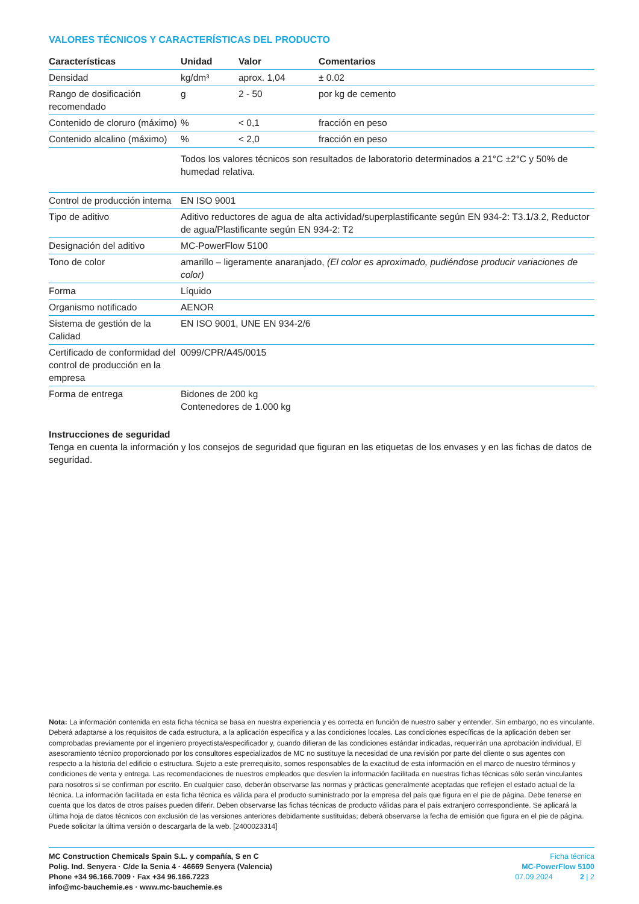VALORES TÉCNICOS Y CARACTERÍSTICAS DEL PRODUCTO
| Características | Unidad | Valor | Comentarios |
| --- | --- | --- | --- |
| Densidad | kg/dm³ | aprox. 1,04 | ± 0.02 |
| Rango de dosificación recomendado | g | 2 - 50 | por kg de cemento |
| Contenido de cloruro (máximo) | % | < 0,1 | fracción en peso |
| Contenido alcalino (máximo) | % | < 2,0 | fracción en peso |
| | Todos los valores técnicos son resultados de laboratorio determinados a 21°C ±2°C y 50% de humedad relativa. | | |
| Control de producción interna | EN ISO 9001 |
| Tipo de aditivo | Aditivo reductores de agua de alta actividad/superplastificante según EN 934-2: T3.1/3.2, Reductor de agua/Plastificante según EN 934-2: T2 |
| Designación del aditivo | MC-PowerFlow 5100 |
| Tono de color | amarillo – ligeramente anaranjado, (El color es aproximado, pudiéndose producir variaciones de color) |
| Forma | Líquido |
| Organismo notificado | AENOR |
| Sistema de gestión de la Calidad | EN ISO 9001, UNE EN 934-2/6 |
| Certificado de conformidad del control de producción en la empresa | 0099/CPR/A45/0015 |
| Forma de entrega | Bidones de 200 kg Contenedores de 1.000 kg |
Instrucciones de seguridad
Tenga en cuenta la información y los consejos de seguridad que figuran en las etiquetas de los envases y en las fichas de datos de seguridad.
Nota: La información contenida en esta ficha técnica se basa en nuestra experiencia y es correcta en función de nuestro saber y entender. Sin embargo, no es vinculante. Deberá adaptarse a los requisitos de cada estructura, a la aplicación específica y a las condiciones locales. Las condiciones específicas de la aplicación deben ser comprobadas previamente por el ingeniero proyectista/especificador y, cuando difieran de las condiciones estándar indicadas, requerirán una aprobación individual. El asesoramiento técnico proporcionado por los consultores especializados de MC no sustituye la necesidad de una revisión por parte del cliente o sus agentes con respecto a la historia del edificio o estructura. Sujeto a este prerrequisito, somos responsables de la exactitud de esta información en el marco de nuestro términos y condiciones de venta y entrega. Las recomendaciones de nuestros empleados que desvíen la información facilitada en nuestras fichas técnicas sólo serán vinculantes para nosotros si se confirman por escrito. En cualquier caso, deberán observarse las normas y prácticas generalmente aceptadas que reflejen el estado actual de la técnica. La información facilitada en esta ficha técnica es válida para el producto suministrado por la empresa del país que figura en el pie de página. Debe tenerse en cuenta que los datos de otros países pueden diferir. Deben observarse las fichas técnicas de producto válidas para el país extranjero correspondiente. Se aplicará la última hoja de datos técnicos con exclusión de las versiones anteriores debidamente sustituidas; deberá observarse la fecha de emisión que figura en el pie de página. Puede solicitar la última versión o descargarla de la web. [2400023314]
MC Construction Chemicals Spain S.L. y compañía, S en C
Polig. Ind. Senyera · C/de la Senia 4 · 46669 Senyera (Valencia)
Phone +34 96.166.7009 · Fax +34 96.166.7223
info@mc-bauchemie.es · www.mc-bauchemie.es
Ficha técnica
MC-PowerFlow 5100
07.09.2024 2 | 2